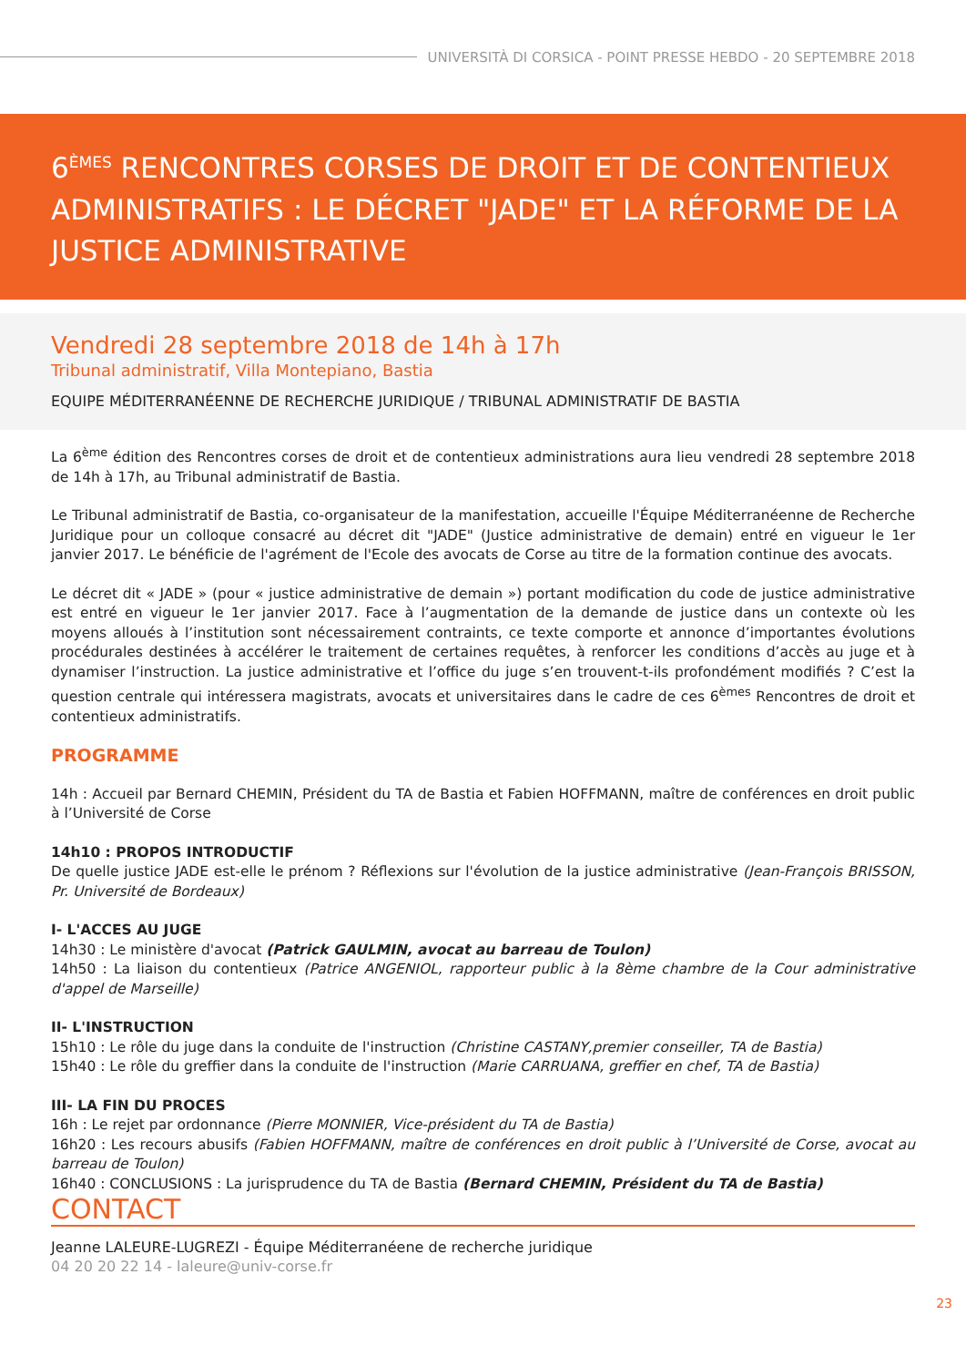UNIVERSITÀ DI CORSICA - POINT PRESSE HEBDO - 20 SEPTEMBRE 2018
6<sup>ÈMES</sup> RENCONTRES CORSES DE DROIT ET DE CONTENTIEUX ADMINISTRATIFS : LE DÉCRET "JADE" ET LA RÉFORME DE LA JUSTICE ADMINISTRATIVE
Vendredi 28 septembre 2018 de 14h à 17h
Tribunal administratif, Villa Montepiano, Bastia
EQUIPE MÉDITERRANÉENNE DE RECHERCHE JURIDIQUE / TRIBUNAL ADMINISTRATIF DE BASTIA
La 6<sup>ème</sup> édition des Rencontres corses de droit et de contentieux administrations aura lieu vendredi 28 septembre 2018 de 14h à 17h, au Tribunal administratif de Bastia.
Le Tribunal administratif de Bastia, co-organisateur de la manifestation, accueille l'Équipe Méditerranéenne de Recherche Juridique pour un colloque consacré au décret dit "JADE" (Justice administrative de demain) entré en vigueur le 1er janvier 2017. Le bénéficie de l'agrément de l'Ecole des avocats de Corse au titre de la formation continue des avocats.
Le décret dit « JADE » (pour « justice administrative de demain ») portant modification du code de justice administrative est entré en vigueur le 1er janvier 2017. Face à l’augmentation de la demande de justice dans un contexte où les moyens alloués à l’institution sont nécessairement contraints, ce texte comporte et annonce d’importantes évolutions procédurales destinées à accélérer le traitement de certaines requêtes, à renforcer les conditions d’accès au juge et à dynamiser l’instruction. La justice administrative et l’office du juge s’en trouvent-t-ils profondément modifiés ? C’est la question centrale qui intéressera magistrats, avocats et universitaires dans le cadre de ces 6<sup>èmes</sup> Rencontres de droit et contentieux administratifs.
PROGRAMME
14h : Accueil par Bernard CHEMIN, Président du TA de Bastia et Fabien HOFFMANN, maître de conférences en droit public à l’Université de Corse
14h10 : PROPOS INTRODUCTIF
De quelle justice JADE est-elle le prénom ? Réflexions sur l'évolution de la justice administrative (Jean-François BRISSON, Pr. Université de Bordeaux)
I- L'ACCES AU JUGE
14h30 : Le ministère d'avocat (Patrick GAULMIN, avocat au barreau de Toulon)
14h50 : La liaison du contentieux (Patrice ANGENIOL, rapporteur public à la 8ème chambre de la Cour administrative d'appel de Marseille)
II- L'INSTRUCTION
15h10 : Le rôle du juge dans la conduite de l'instruction (Christine CASTANY,premier conseiller, TA de Bastia)
15h40 : Le rôle du greffier dans la conduite de l'instruction (Marie CARRUANA, greffier en chef, TA de Bastia)
III- LA FIN DU PROCES
16h : Le rejet par ordonnance (Pierre MONNIER, Vice-président du TA de Bastia)
16h20 : Les recours abusifs (Fabien HOFFMANN, maître de conférences en droit public à l’Université de Corse, avocat au barreau de Toulon)
16h40 : CONCLUSIONS : La jurisprudence du TA de Bastia (Bernard CHEMIN, Président du TA de Bastia)
CONTACT
Jeanne LALEURE-LUGREZI - Équipe Méditerranéene de recherche juridique
04 20 20 22 14 - laleure@univ-corse.fr
23